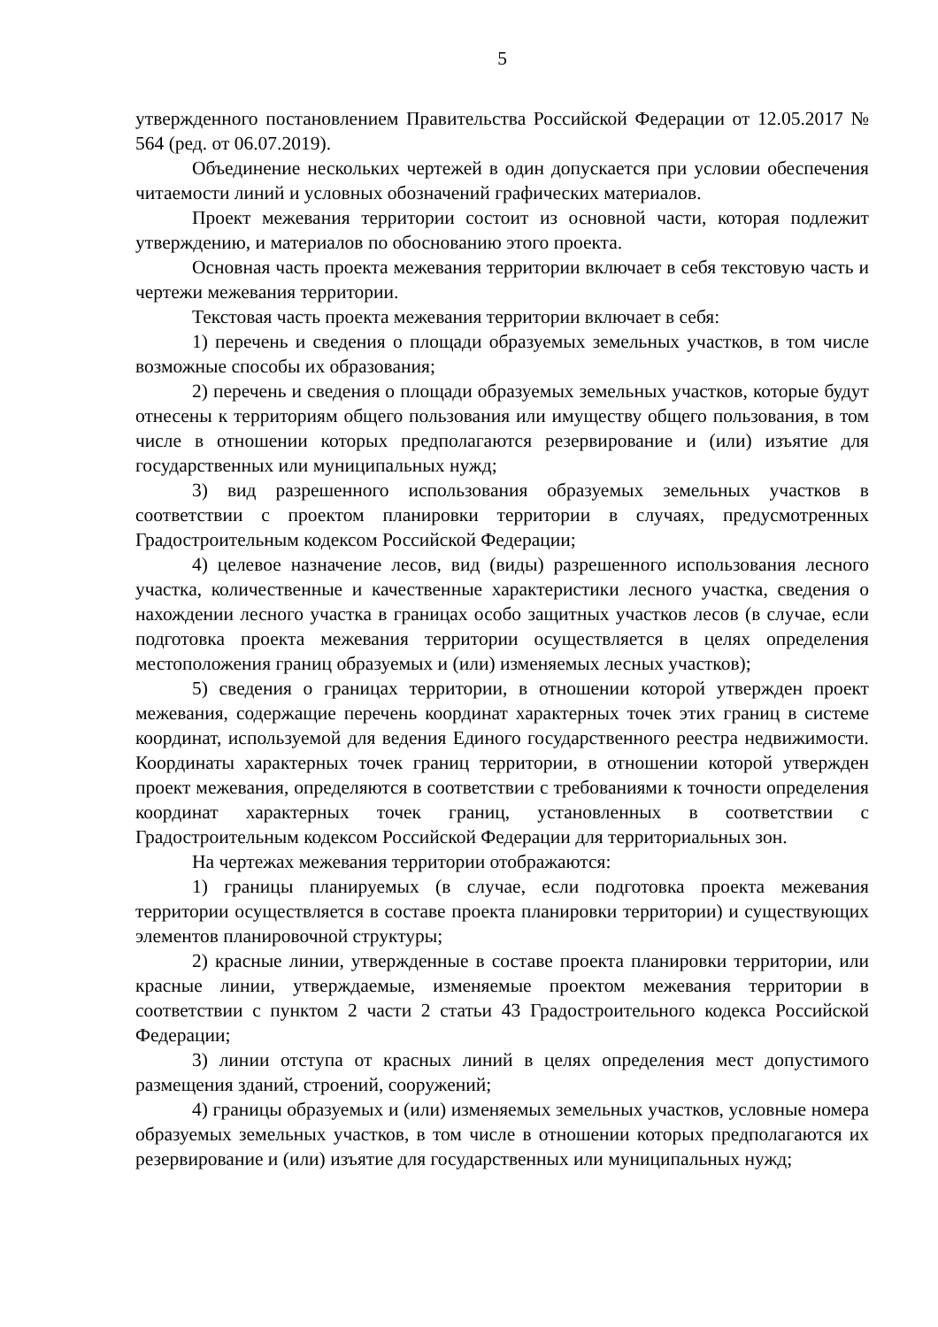5
утвержденного постановлением Правительства Российской Федерации от 12.05.2017 № 564 (ред. от 06.07.2019).
Объединение нескольких чертежей в один допускается при условии обеспечения читаемости линий и условных обозначений графических материалов.
Проект межевания территории состоит из основной части, которая подлежит утверждению, и материалов по обоснованию этого проекта.
Основная часть проекта межевания территории включает в себя текстовую часть и чертежи межевания территории.
Текстовая часть проекта межевания территории включает в себя:
1) перечень и сведения о площади образуемых земельных участков, в том числе возможные способы их образования;
2) перечень и сведения о площади образуемых земельных участков, которые будут отнесены к территориям общего пользования или имуществу общего пользования, в том числе в отношении которых предполагаются резервирование и (или) изъятие для государственных или муниципальных нужд;
3) вид разрешенного использования образуемых земельных участков в соответствии с проектом планировки территории в случаях, предусмотренных Градостроительным кодексом Российской Федерации;
4) целевое назначение лесов, вид (виды) разрешенного использования лесного участка, количественные и качественные характеристики лесного участка, сведения о нахождении лесного участка в границах особо защитных участков лесов (в случае, если подготовка проекта межевания территории осуществляется в целях определения местоположения границ образуемых и (или) изменяемых лесных участков);
5) сведения о границах территории, в отношении которой утвержден проект межевания, содержащие перечень координат характерных точек этих границ в системе координат, используемой для ведения Единого государственного реестра недвижимости. Координаты характерных точек границ территории, в отношении которой утвержден проект межевания, определяются в соответствии с требованиями к точности определения координат характерных точек границ, установленных в соответствии с Градостроительным кодексом Российской Федерации для территориальных зон.
На чертежах межевания территории отображаются:
1) границы планируемых (в случае, если подготовка проекта межевания территории осуществляется в составе проекта планировки территории) и существующих элементов планировочной структуры;
2) красные линии, утвержденные в составе проекта планировки территории, или красные линии, утверждаемые, изменяемые проектом межевания территории в соответствии с пунктом 2 части 2 статьи 43 Градостроительного кодекса Российской Федерации;
3) линии отступа от красных линий в целях определения мест допустимого размещения зданий, строений, сооружений;
4) границы образуемых и (или) изменяемых земельных участков, условные номера образуемых земельных участков, в том числе в отношении которых предполагаются их резервирование и (или) изъятие для государственных или муниципальных нужд;